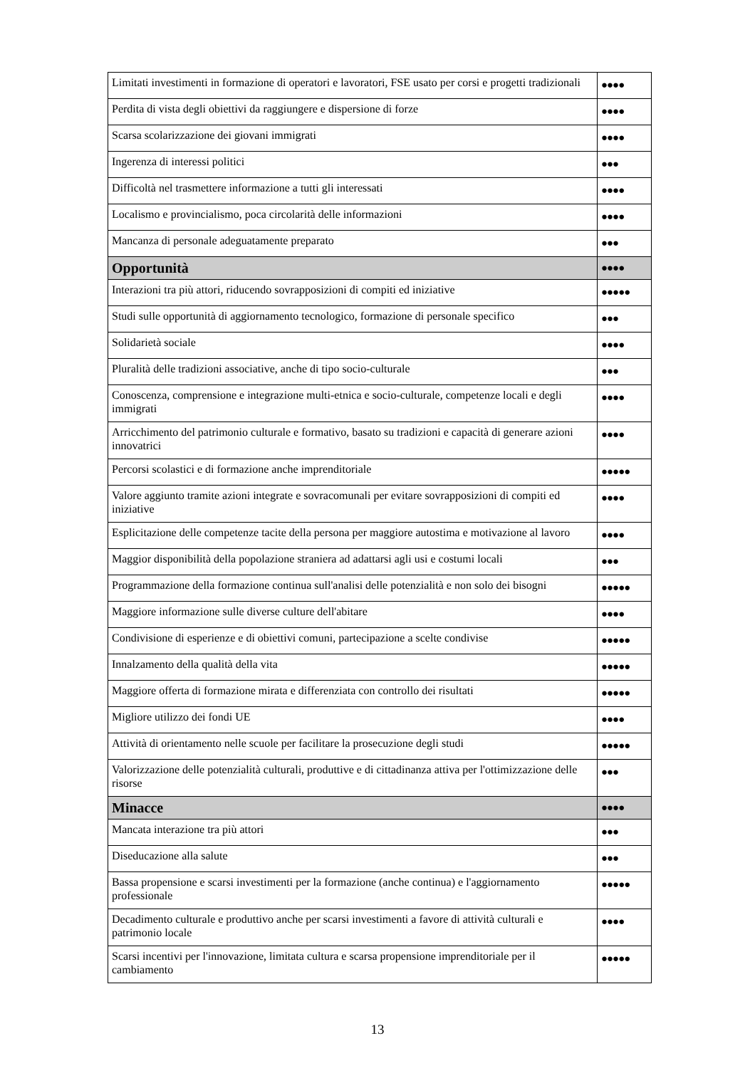| Limitati investimenti in formazione di operatori e lavoratori, FSE usato per corsi e progetti tradizionali | ●●●● |
| Perdita di vista degli obiettivi da raggiungere e dispersione di forze | ●●●● |
| Scarsa scolarizzazione dei giovani immigrati | ●●●● |
| Ingerenza di interessi politici | ●●● |
| Difficoltà nel trasmettere informazione a tutti gli interessati | ●●●● |
| Localismo e provincialismo, poca circolarità delle informazioni | ●●●● |
| Mancanza di personale adeguatamente preparato | ●●● |
| Opportunità | ●●●● |
| Interazioni tra più attori, riducendo sovrapposizioni di compiti ed iniziative | ●●●●● |
| Studi sulle opportunità di aggiornamento tecnologico, formazione di personale specifico | ●●● |
| Solidarietà sociale | ●●●● |
| Pluralità delle tradizioni associative, anche di tipo socio-culturale | ●●● |
| Conoscenza, comprensione e integrazione multi-etnica e socio-culturale, competenze locali e degli immigrati | ●●●● |
| Arricchimento del patrimonio culturale e formativo, basato su tradizioni e capacità di generare azioni innovatrici | ●●●● |
| Percorsi scolastici e di formazione anche imprenditoriale | ●●●●● |
| Valore aggiunto tramite azioni integrate e sovracomunali per evitare sovrapposizioni di compiti ed iniziative | ●●●● |
| Esplicitazione delle competenze tacite della persona per maggiore autostima e motivazione al lavoro | ●●●● |
| Maggior disponibilità della popolazione straniera ad adattarsi agli usi e costumi locali | ●●● |
| Programmazione della formazione continua sull'analisi delle potenzialità e non solo dei bisogni | ●●●●● |
| Maggiore informazione sulle diverse culture dell'abitare | ●●●● |
| Condivisione di esperienze e di obiettivi comuni, partecipazione a scelte condivise | ●●●●● |
| Innalzamento della qualità della vita | ●●●●● |
| Maggiore offerta di formazione mirata e differenziata con controllo dei risultati | ●●●●● |
| Migliore utilizzo dei fondi UE | ●●●● |
| Attività di orientamento nelle scuole per facilitare la prosecuzione degli studi | ●●●●● |
| Valorizzazione delle potenzialità culturali, produttive e di cittadinanza attiva per l'ottimizzazione delle risorse | ●●● |
| Minacce | ●●●● |
| Mancata interazione tra più attori | ●●● |
| Diseducazione alla salute | ●●● |
| Bassa propensione e scarsi investimenti per la formazione (anche continua) e l'aggiornamento professionale | ●●●●● |
| Decadimento culturale e produttivo anche per scarsi investimenti a favore di attività culturali e patrimonio locale | ●●●● |
| Scarsi incentivi per l'innovazione, limitata cultura e scarsa propensione imprenditoriale per il cambiamento | ●●●●● |
13